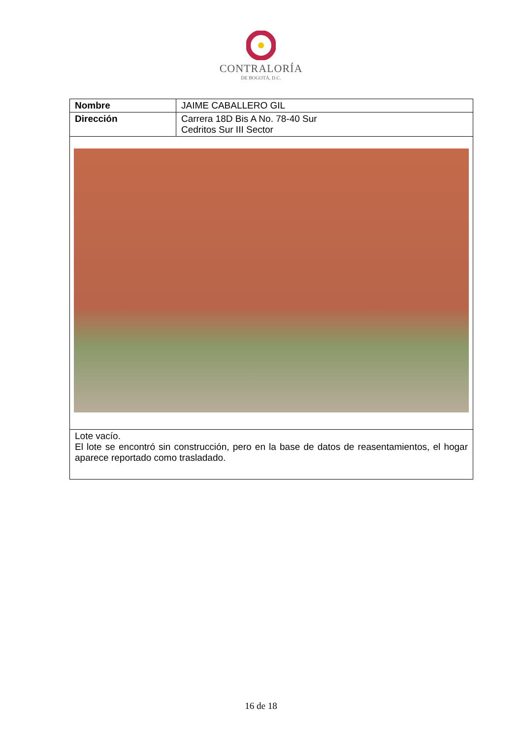CONTRALORÍA
DE BOGOTÁ, D.C.
| Nombre | JAIME CABALLERO GIL |
| Dirección | Carrera 18D Bis A No. 78-40 Sur Cedritos Sur III Sector |
| Lote vacío. El lote se encontró sin construcción, pero en la base de datos de reasentamientos, el hogar aparece reportado como trasladado. | |
16 de 18